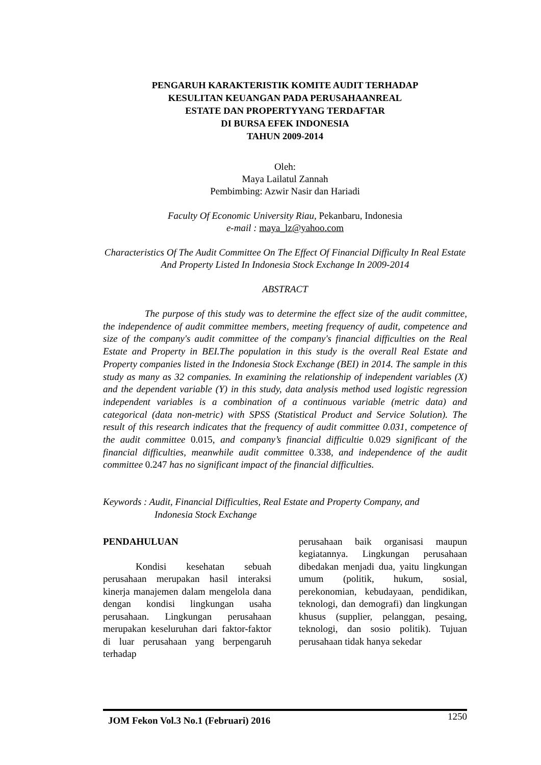PENGARUH KARAKTERISTIK KOMITE AUDIT TERHADAP
KESULITAN KEUANGAN PADA PERUSAHAANREAL
ESTATE DAN PROPERTYYANG TERDAFTAR
DI BURSA EFEK INDONESIA
TAHUN 2009-2014
Oleh:
Maya Lailatul Zannah
Pembimbing: Azwir Nasir dan Hariadi
Faculty Of Economic University Riau, Pekanbaru, Indonesia
e-mail : maya_lz@yahoo.com
Characteristics Of The Audit Committee On The Effect Of Financial Difficulty In Real Estate And Property Listed In Indonesia Stock Exchange In 2009-2014
ABSTRACT
The purpose of this study was to determine the effect size of the audit committee, the independence of audit committee members, meeting frequency of audit, competence and size of the company's audit committee of the company's financial difficulties on the Real Estate and Property in BEI.The population in this study is the overall Real Estate and Property companies listed in the Indonesia Stock Exchange (BEI) in 2014. The sample in this study as many as 32 companies. In examining the relationship of independent variables (X) and the dependent variable (Y) in this study, data analysis method used logistic regression independent variables is a combination of a continuous variable (metric data) and categorical (data non-metric) with SPSS (Statistical Product and Service Solution). The result of this research indicates that the frequency of audit committee 0.031, competence of the audit committee 0.015, and company’s financial difficultie 0.029 significant of the financial difficulties, meanwhile audit committee 0.338, and independence of the audit committee 0.247 has no significant impact of the financial difficulties.
Keywords : Audit, Financial Difficulties, Real Estate and Property Company, and
Indonesia Stock Exchange
PENDAHULUAN
Kondisi kesehatan sebuah perusahaan merupakan hasil interaksi kinerja manajemen dalam mengelola dana dengan kondisi lingkungan usaha perusahaan. Lingkungan perusahaan merupakan keseluruhan dari faktor-faktor di luar perusahaan yang berpengaruh terhadap
perusahaan baik organisasi maupun kegiatannya. Lingkungan perusahaan dibedakan menjadi dua, yaitu lingkungan umum (politik, hukum, sosial, perekonomian, kebudayaan, pendidikan, teknologi, dan demografi) dan lingkungan khusus (supplier, pelanggan, pesaing, teknologi, dan sosio politik). Tujuan perusahaan tidak hanya sekedar
JOM Fekon Vol.3 No.1 (Februari) 2016 1250